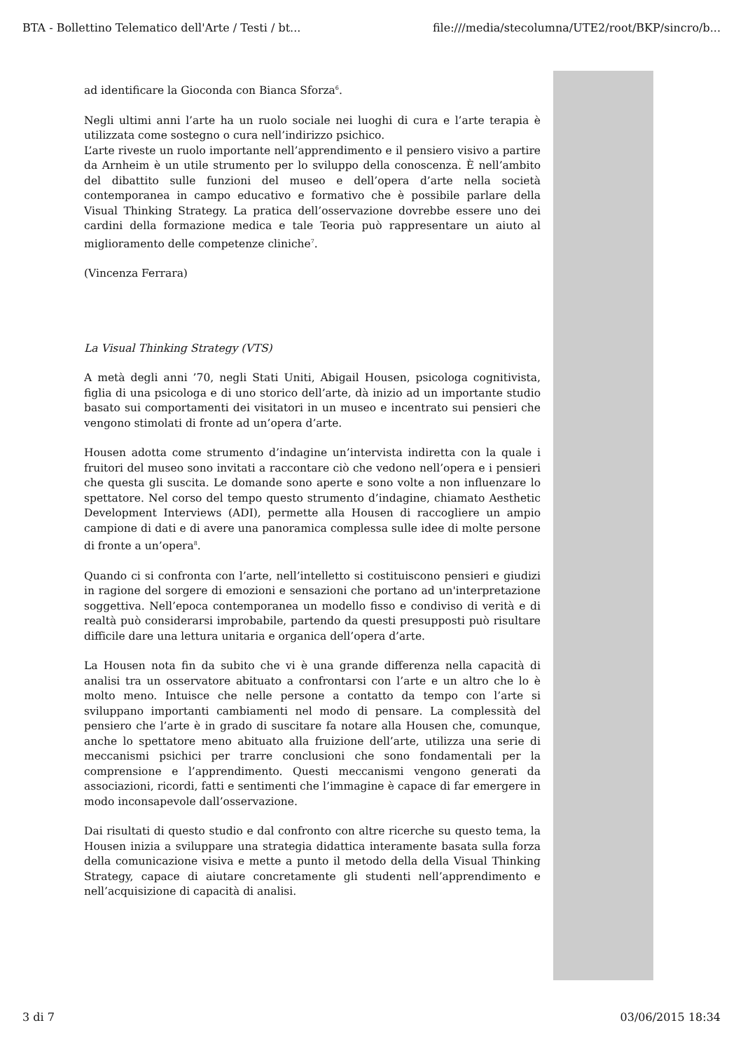BTA - Bollettino Telematico dell'Arte / Testi / bt... file:///media/stecolumna/UTE2/root/BKP/sincro/b...
ad identificare la Gioconda con Bianca Sforza<sup>6</sup>.
Negli ultimi anni l’arte ha un ruolo sociale nei luoghi di cura e l’arte terapia è utilizzata come sostegno o cura nell’indirizzo psichico.
L’arte riveste un ruolo importante nell’apprendimento e il pensiero visivo a partire da Arnheim è un utile strumento per lo sviluppo della conoscenza. È nell’ambito del dibattito sulle funzioni del museo e dell’opera d’arte nella società contemporanea in campo educativo e formativo che è possibile parlare della Visual Thinking Strategy. La pratica dell’osservazione dovrebbe essere uno dei cardini della formazione medica e tale Teoria può rappresentare un aiuto al miglioramento delle competenze cliniche<sup>7</sup>.
(Vincenza Ferrara)
La Visual Thinking Strategy (VTS)
A metà degli anni ’70, negli Stati Uniti, Abigail Housen, psicologa cognitivista, figlia di una psicologa e di uno storico dell’arte, dà inizio ad un importante studio basato sui comportamenti dei visitatori in un museo e incentrato sui pensieri che vengono stimolati di fronte ad un’opera d’arte.
Housen adotta come strumento d’indagine un’intervista indiretta con la quale i fruitori del museo sono invitati a raccontare ciò che vedono nell’opera e i pensieri che questa gli suscita. Le domande sono aperte e sono volte a non influenzare lo spettatore. Nel corso del tempo questo strumento d’indagine, chiamato Aesthetic Development Interviews (ADI), permette alla Housen di raccogliere un ampio campione di dati e di avere una panoramica complessa sulle idee di molte persone di fronte a un’opera<sup>8</sup>.
Quando ci si confronta con l’arte, nell’intelletto si costituiscono pensieri e giudizi in ragione del sorgere di emozioni e sensazioni che portano ad un'interpretazione soggettiva. Nell’epoca contemporanea un modello fisso e condiviso di verità e di realtà può considerarsi improbabile, partendo da questi presupposti può risultare difficile dare una lettura unitaria e organica dell’opera d’arte.
La Housen nota fin da subito che vi è una grande differenza nella capacità di analisi tra un osservatore abituato a confrontarsi con l’arte e un altro che lo è molto meno. Intuisce che nelle persone a contatto da tempo con l’arte si sviluppano importanti cambiamenti nel modo di pensare. La complessità del pensiero che l’arte è in grado di suscitare fa notare alla Housen che, comunque, anche lo spettatore meno abituato alla fruizione dell’arte, utilizza una serie di meccanismi psichici per trarre conclusioni che sono fondamentali per la comprensione e l’apprendimento. Questi meccanismi vengono generati da associazioni, ricordi, fatti e sentimenti che l’immagine è capace di far emergere in modo inconsapevole dall’osservazione.
Dai risultati di questo studio e dal confronto con altre ricerche su questo tema, la Housen inizia a sviluppare una strategia didattica interamente basata sulla forza della comunicazione visiva e mette a punto il metodo della della Visual Thinking Strategy, capace di aiutare concretamente gli studenti nell’apprendimento e nell’acquisizione di capacità di analisi.
3 di 7 03/06/2015 18:34